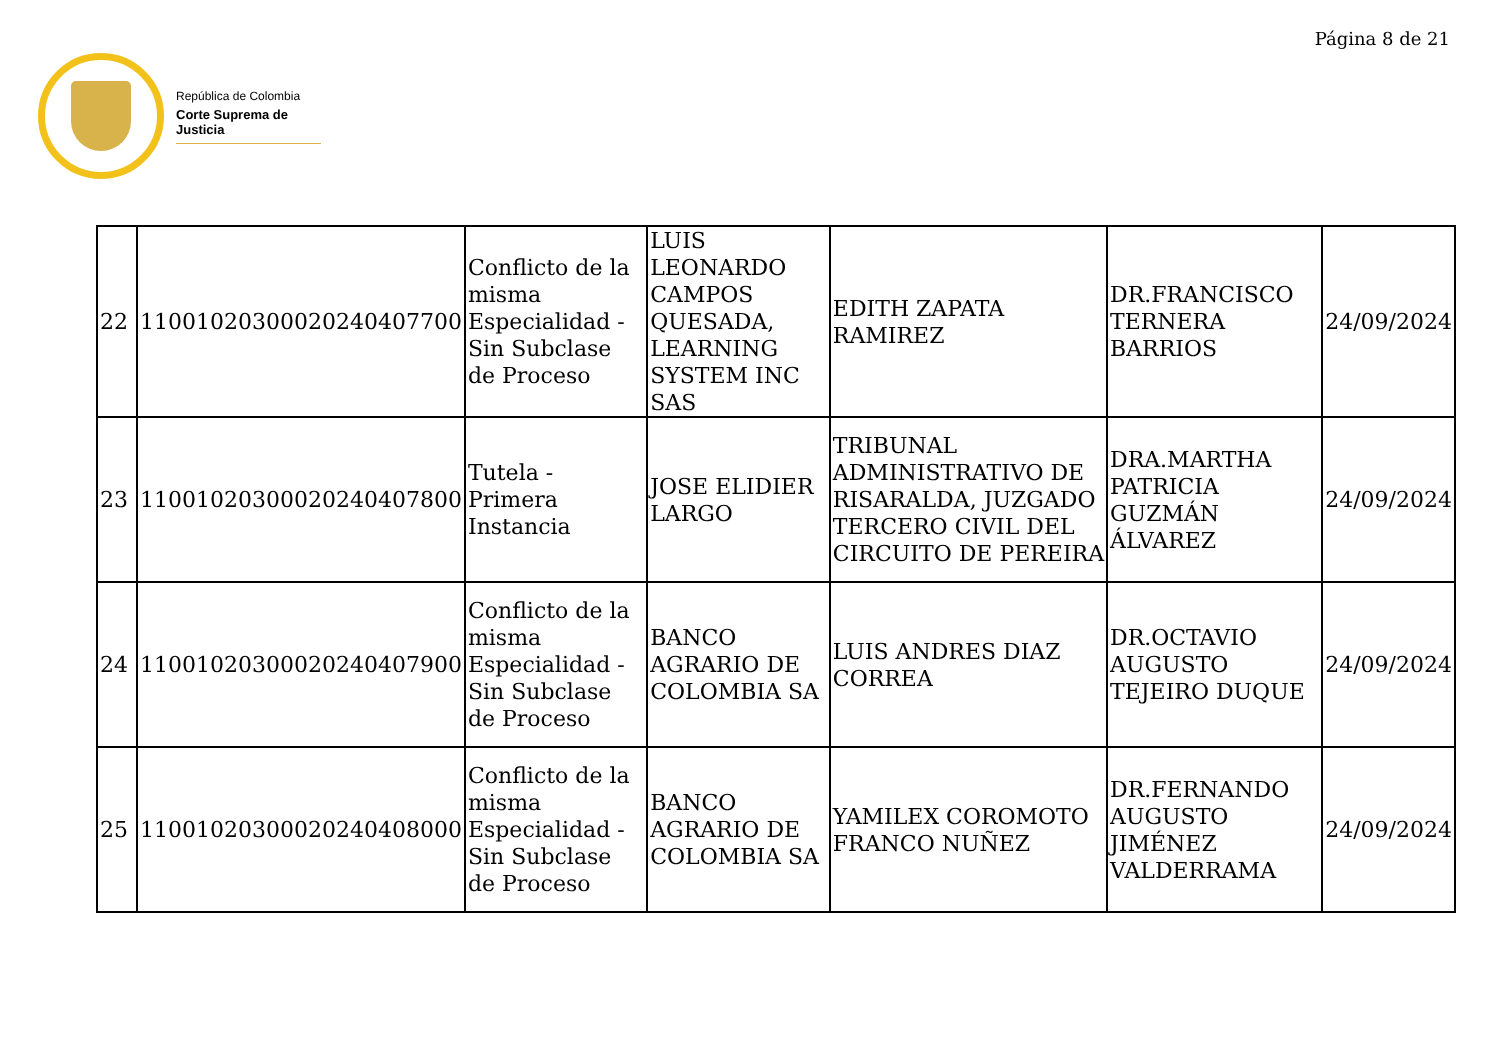Página 8 de 21
República de Colombia
Corte Suprema de Justicia
| 22 | 11001020300020240407700 | Conflicto de la misma Especialidad - Sin Subclase de Proceso | LUIS LEONARDO CAMPOS QUESADA, LEARNING SYSTEM INC SAS | EDITH ZAPATA RAMIREZ | DR.FRANCISCO TERNERA BARRIOS | 24/09/2024 |
| 23 | 11001020300020240407800 | Tutela - Primera Instancia | JOSE ELIDIER LARGO | TRIBUNAL ADMINISTRATIVO DE RISARALDA, JUZGADO TERCERO CIVIL DEL CIRCUITO DE PEREIRA | DRA.MARTHA PATRICIA GUZMÁN ÁLVAREZ | 24/09/2024 |
| 24 | 11001020300020240407900 | Conflicto de la misma Especialidad - Sin Subclase de Proceso | BANCO AGRARIO DE COLOMBIA SA | LUIS ANDRES DIAZ CORREA | DR.OCTAVIO AUGUSTO TEJEIRO DUQUE | 24/09/2024 |
| 25 | 11001020300020240408000 | Conflicto de la misma Especialidad - Sin Subclase de Proceso | BANCO AGRARIO DE COLOMBIA SA | YAMILEX COROMOTO FRANCO NUÑEZ | DR.FERNANDO AUGUSTO JIMÉNEZ VALDERRAMA | 24/09/2024 |